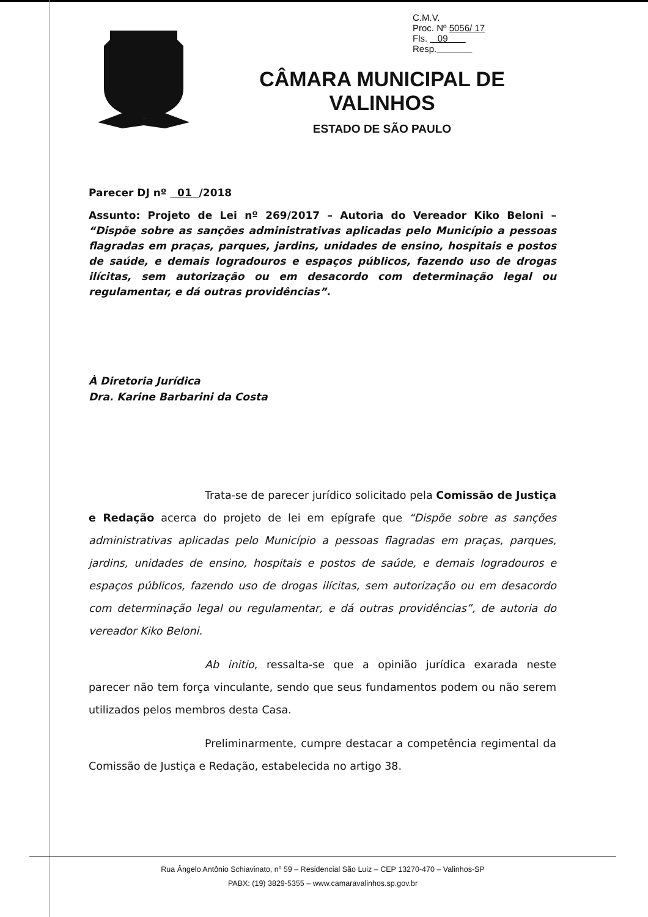C.M.V.
Proc. Nº 5056/ 17
Fls. 09
Resp.
CÂMARA MUNICIPAL DE VALINHOS
ESTADO DE SÃO PAULO
Parecer DJ nº 01 /2018
Assunto: Projeto de Lei nº 269/2017 – Autoria do Vereador Kiko Beloni – “Dispõe sobre as sanções administrativas aplicadas pelo Município a pessoas flagradas em praças, parques, jardins, unidades de ensino, hospitais e postos de saúde, e demais logradouros e espaços públicos, fazendo uso de drogas ilícitas, sem autorização ou em desacordo com determinação legal ou regulamentar, e dá outras providências”.
À Diretoria Jurídica
Dra. Karine Barbarini da Costa
Trata-se de parecer jurídico solicitado pela Comissão de Justiça e Redação acerca do projeto de lei em epígrafe que “Dispõe sobre as sanções administrativas aplicadas pelo Município a pessoas flagradas em praças, parques, jardins, unidades de ensino, hospitais e postos de saúde, e demais logradouros e espaços públicos, fazendo uso de drogas ilícitas, sem autorização ou em desacordo com determinação legal ou regulamentar, e dá outras providências”, de autoria do vereador Kiko Beloni.
Ab initio, ressalta-se que a opinião jurídica exarada neste parecer não tem força vinculante, sendo que seus fundamentos podem ou não serem utilizados pelos membros desta Casa.
Preliminarmente, cumpre destacar a competência regimental da Comissão de Justiça e Redação, estabelecida no artigo 38.
Rua Ângelo Antônio Schiavinato, nº 59 – Residencial São Luiz – CEP 13270-470 – Valinhos-SP
PABX: (19) 3829-5355 – www.camaravalinhos.sp.gov.br